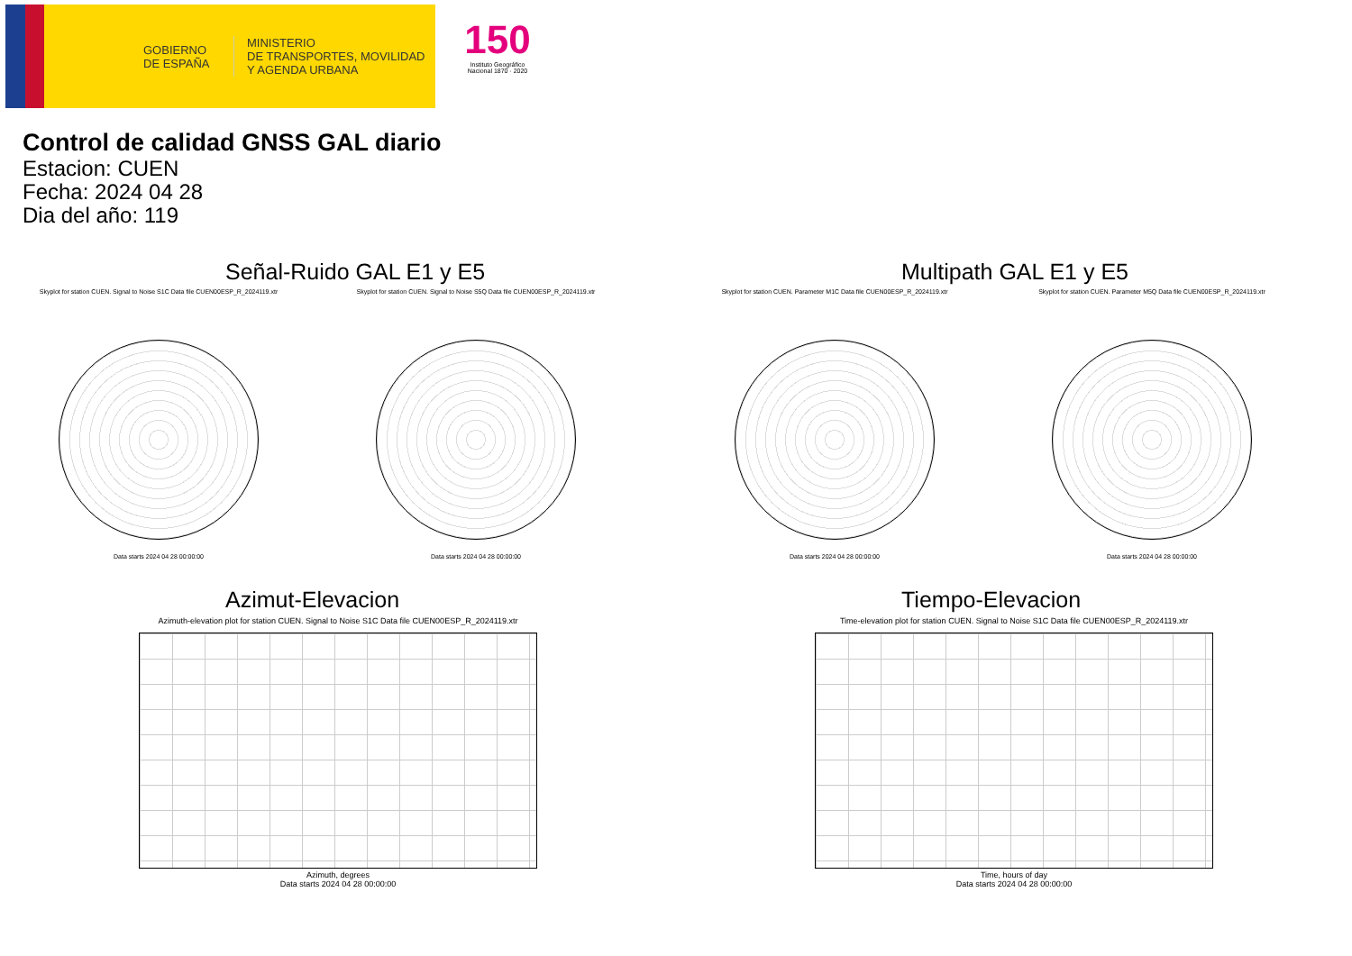GOBIERNO
DE ESPAÑA
MINISTERIO
DE TRANSPORTES, MOVILIDAD
Y AGENDA URBANA
150
Instituto Geográfico Nacional 1870 · 2020
Control de calidad GNSS GAL diario
Estacion: CUEN
Fecha: 2024 04 28
Dia del año: 119
Señal-Ruido GAL E1 y E5
Skyplot for station CUEN. Signal to Noise S1C Data file CUEN00ESP_R_2024119.xtr
Data starts 2024 04 28 00:00:00
Skyplot for station CUEN. Signal to Noise S5Q Data file CUEN00ESP_R_2024119.xtr
Data starts 2024 04 28 00:00:00
Multipath GAL E1 y E5
Skyplot for station CUEN. Parameter M1C Data file CUEN00ESP_R_2024119.xtr
Data starts 2024 04 28 00:00:00
Skyplot for station CUEN. Parameter M5Q Data file CUEN00ESP_R_2024119.xtr
Data starts 2024 04 28 00:00:00
Azimut-Elevacion
Azimuth-elevation plot for station CUEN. Signal to Noise S1C Data file CUEN00ESP_R_2024119.xtr
Azimuth, degrees
Data starts 2024 04 28 00:00:00
Tiempo-Elevacion
Time-elevation plot for station CUEN. Signal to Noise S1C Data file CUEN00ESP_R_2024119.xtr
Time, hours of day
Data starts 2024 04 28 00:00:00